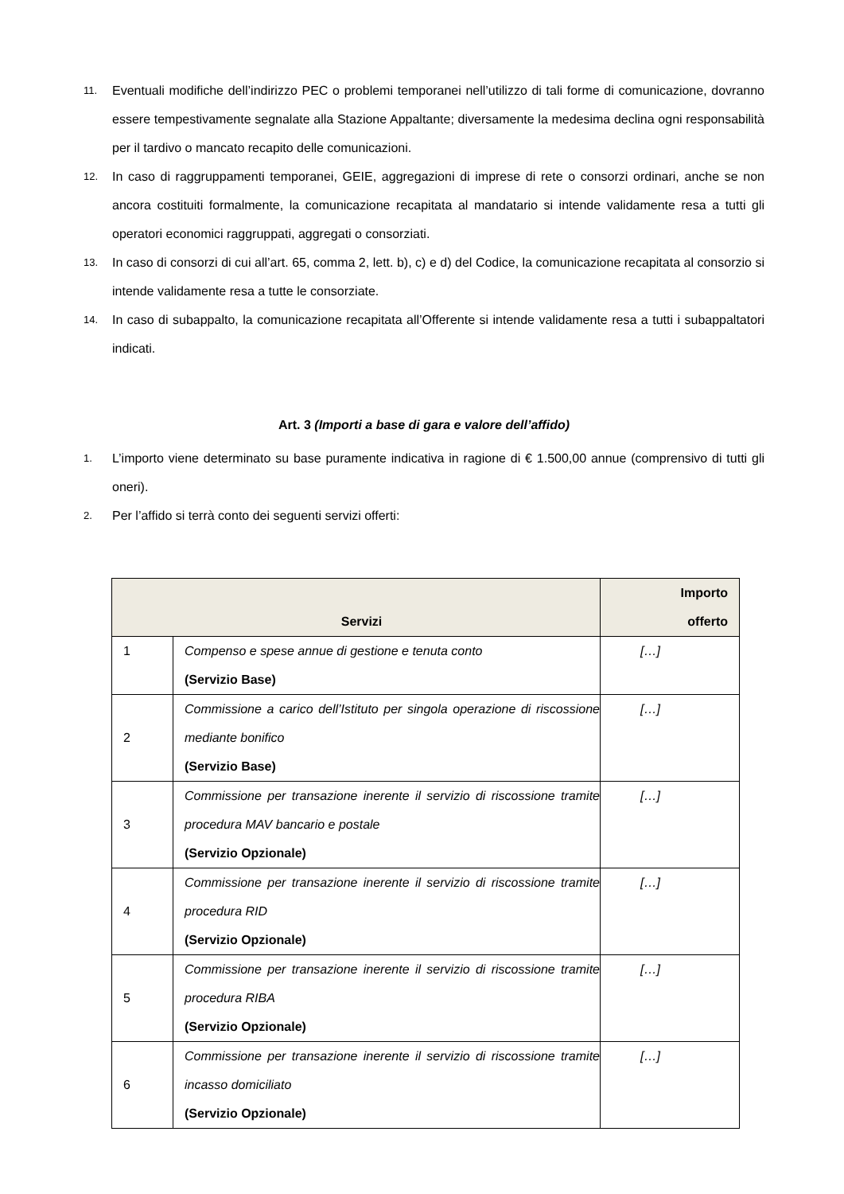11. Eventuali modifiche dell’indirizzo PEC o problemi temporanei nell’utilizzo di tali forme di comunicazione, dovranno essere tempestivamente segnalate alla Stazione Appaltante; diversamente la medesima declina ogni responsabilità per il tardivo o mancato recapito delle comunicazioni.
12. In caso di raggruppamenti temporanei, GEIE, aggregazioni di imprese di rete o consorzi ordinari, anche se non ancora costituiti formalmente, la comunicazione recapitata al mandatario si intende validamente resa a tutti gli operatori economici raggruppati, aggregati o consorziati.
13. In caso di consorzi di cui all’art. 65, comma 2, lett. b), c) e d) del Codice, la comunicazione recapitata al consorzio si intende validamente resa a tutte le consorziate.
14. In caso di subappalto, la comunicazione recapitata all’Offerente si intende validamente resa a tutti i subappaltatori indicati.
Art. 3 (Importi a base di gara e valore dell’affido)
1. L’importo viene determinato su base puramente indicativa in ragione di € 1.500,00 annue (comprensivo di tutti gli oneri).
2. Per l’affido si terrà conto dei seguenti servizi offerti:
| Servizi | | Importo offerto |
| --- | --- | --- |
| 1 | Compenso e spese annue di gestione e tenuta conto (Servizio Base) | […] |
| 2 | Commissione a carico dell’Istituto per singola operazione di riscossione mediante bonifico (Servizio Base) | […] |
| 3 | Commissione per transazione inerente il servizio di riscossione tramite procedura MAV bancario e postale (Servizio Opzionale) | […] |
| 4 | Commissione per transazione inerente il servizio di riscossione tramite procedura RID (Servizio Opzionale) | […] |
| 5 | Commissione per transazione inerente il servizio di riscossione tramite procedura RIBA (Servizio Opzionale) | […] |
| 6 | Commissione per transazione inerente il servizio di riscossione tramite incasso domiciliato (Servizio Opzionale) | […] |